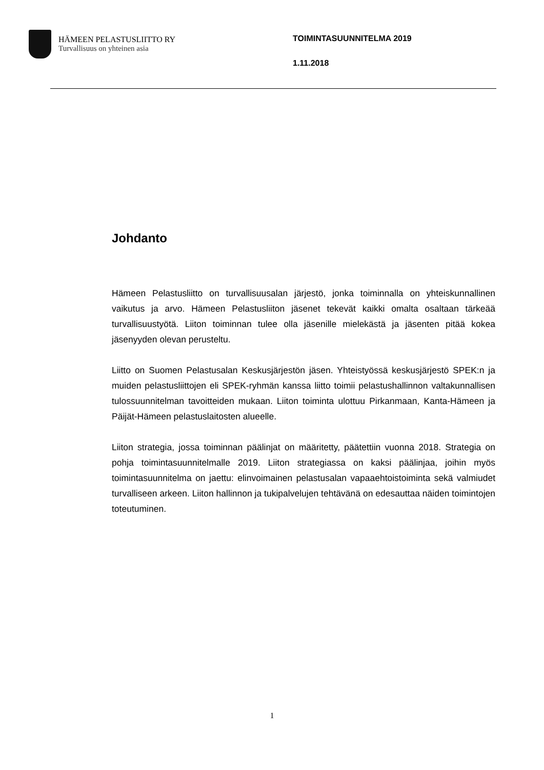HÄMEEN PELASTUSLIITTO RY
Turvallisuus on yhteinen asia
TOIMINTASUUNNITELMA 2019
1.11.2018
Johdanto
Hämeen Pelastusliitto on turvallisuusalan järjestö, jonka toiminnalla on yhteiskunnallinen vaikutus ja arvo. Hämeen Pelastusliiton jäsenet tekevät kaikki omalta osaltaan tärkeää turvallisuustyötä. Liiton toiminnan tulee olla jäsenille mielekästä ja jäsenten pitää kokea jäsenyyden olevan perusteltu.
Liitto on Suomen Pelastusalan Keskusjärjestön jäsen. Yhteistyössä keskusjärjestö SPEK:n ja muiden pelastusliittojen eli SPEK-ryhmän kanssa liitto toimii pelastushallinnon valtakunnallisen tulossuunnitelman tavoitteiden mukaan. Liiton toiminta ulottuu Pirkanmaan, Kanta-Hämeen ja Päijät-Hämeen pelastuslaitosten alueelle.
Liiton strategia, jossa toiminnan päälinjat on määritetty, päätettiin vuonna 2018. Strategia on pohja toimintasuunnitelmalle 2019. Liiton strategiassa on kaksi päälinjaa, joihin myös toimintasuunnitelma on jaettu: elinvoimainen pelastusalan vapaaehtoistoiminta sekä valmiudet turvalliseen arkeen. Liiton hallinnon ja tukipalvelujen tehtävänä on edesauttaa näiden toimintojen toteutuminen.
1